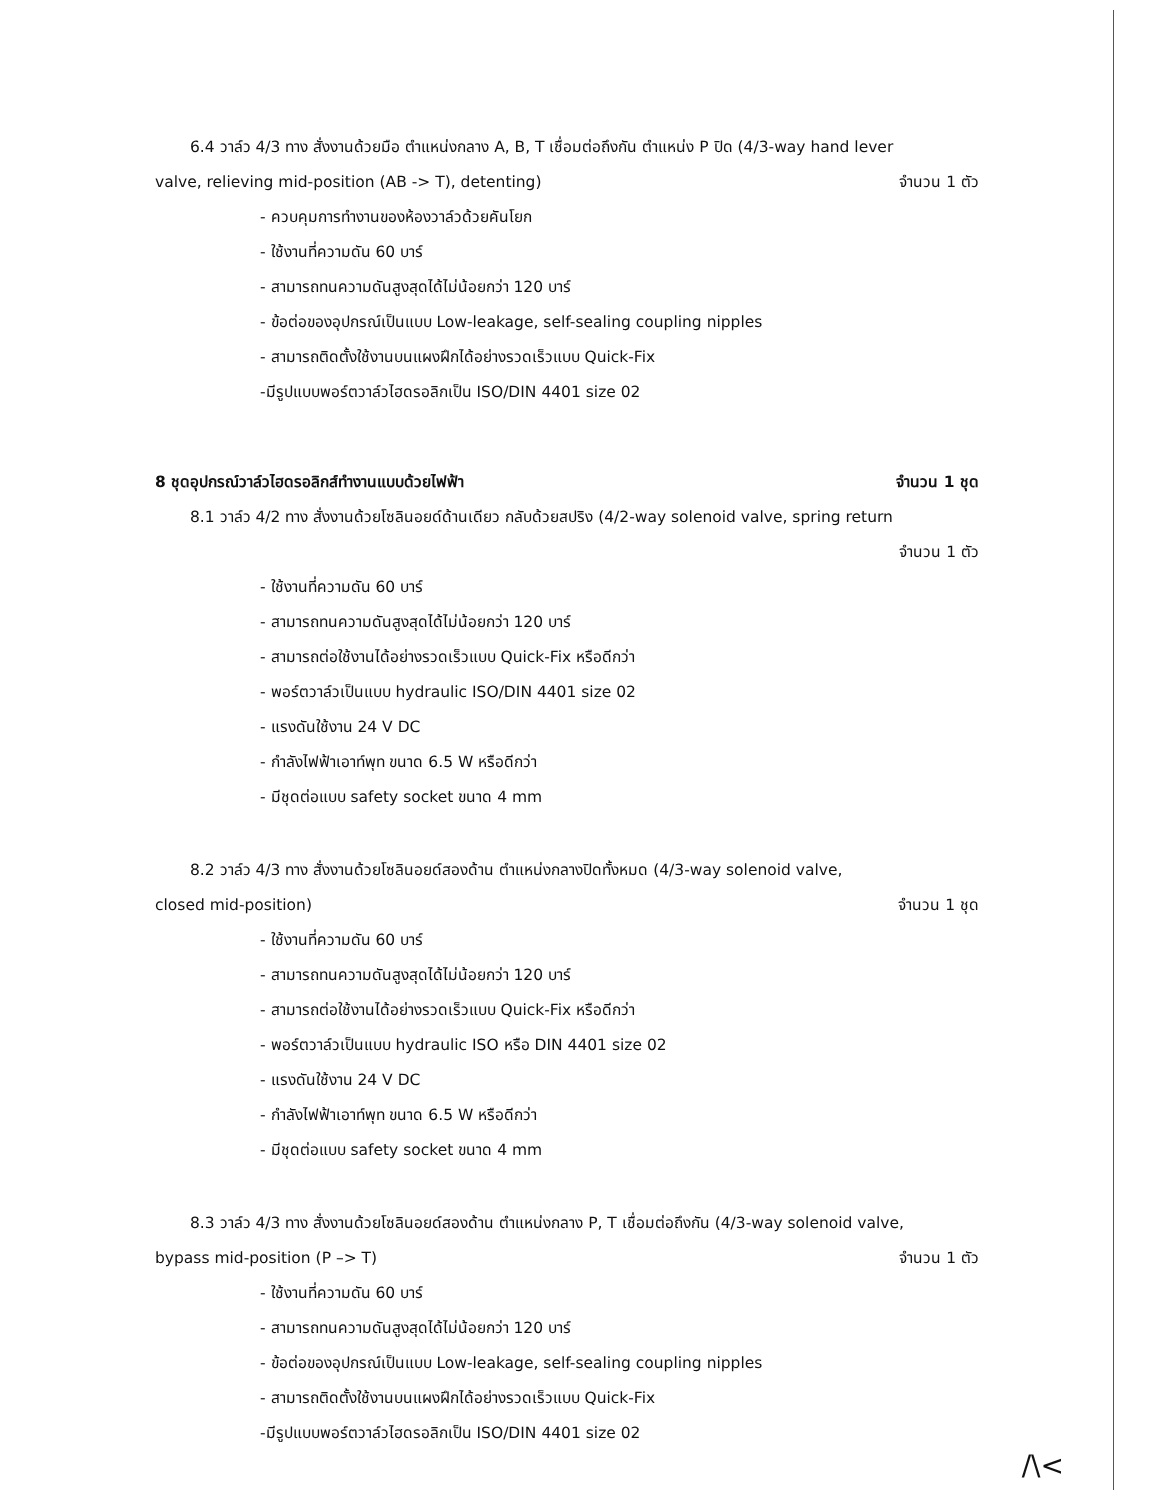6.4 วาล์ว 4/3 ทาง สั่งงานด้วยมือ ตำแหน่งกลาง A, B, T เชื่อมต่อถึงกัน ตำแหน่ง P ปิด (4/3-way hand lever
valve, relieving mid-position (AB -> T), detenting)
จำนวน 1 ตัว
- ควบคุมการทำงานของห้องวาล์วด้วยคันโยก
- ใช้งานที่ความดัน 60 บาร์
- สามารถทนความดันสูงสุดได้ไม่น้อยกว่า 120 บาร์
- ข้อต่อของอุปกรณ์เป็นแบบ Low-leakage, self-sealing coupling nipples
- สามารถติดตั้งใช้งานบนแผงฝึกได้อย่างรวดเร็วแบบ Quick-Fix
-มีรูปแบบพอร์ตวาล์วไฮดรอลิกเป็น ISO/DIN 4401 size 02
8 ชุดอุปกรณ์วาล์วไฮดรอลิกส์ทำงานแบบด้วยไฟฟ้า
จำนวน 1 ชุด
8.1 วาล์ว 4/2 ทาง สั่งงานด้วยโซลินอยด์ด้านเดียว กลับด้วยสปริง (4/2-way solenoid valve, spring return
จำนวน 1 ตัว
- ใช้งานที่ความดัน 60 บาร์
- สามารถทนความดันสูงสุดได้ไม่น้อยกว่า 120 บาร์
- สามารถต่อใช้งานได้อย่างรวดเร็วแบบ Quick-Fix หรือดีกว่า
- พอร์ตวาล์วเป็นแบบ hydraulic ISO/DIN 4401 size 02
- แรงดันใช้งาน 24 V DC
- กำลังไฟฟ้าเอาท์พุท ขนาด 6.5 W หรือดีกว่า
- มีชุดต่อแบบ safety socket ขนาด 4 mm
8.2 วาล์ว 4/3 ทาง สั่งงานด้วยโซลินอยด์สองด้าน ตำแหน่งกลางปิดทั้งหมด (4/3-way solenoid valve,
closed mid-position) จำนวน 1 ชุด
- ใช้งานที่ความดัน 60 บาร์
- สามารถทนความดันสูงสุดได้ไม่น้อยกว่า 120 บาร์
- สามารถต่อใช้งานได้อย่างรวดเร็วแบบ Quick-Fix หรือดีกว่า
- พอร์ตวาล์วเป็นแบบ hydraulic ISO หรือ DIN 4401 size 02
- แรงดันใช้งาน 24 V DC
- กำลังไฟฟ้าเอาท์พุท ขนาด 6.5 W หรือดีกว่า
- มีชุดต่อแบบ safety socket ขนาด 4 mm
8.3 วาล์ว 4/3 ทาง สั่งงานด้วยโซลินอยด์สองด้าน ตำแหน่งกลาง P, T เชื่อมต่อถึงกัน (4/3-way solenoid valve,
bypass mid-position (P –> T) จำนวน 1 ตัว
- ใช้งานที่ความดัน 60 บาร์
- สามารถทนความดันสูงสุดได้ไม่น้อยกว่า 120 บาร์
- ข้อต่อของอุปกรณ์เป็นแบบ Low-leakage, self-sealing coupling nipples
- สามารถติดตั้งใช้งานบนแผงฝึกได้อย่างรวดเร็วแบบ Quick-Fix
-มีรูปแบบพอร์ตวาล์วไฮดรอลิกเป็น ISO/DIN 4401 size 02
/\<